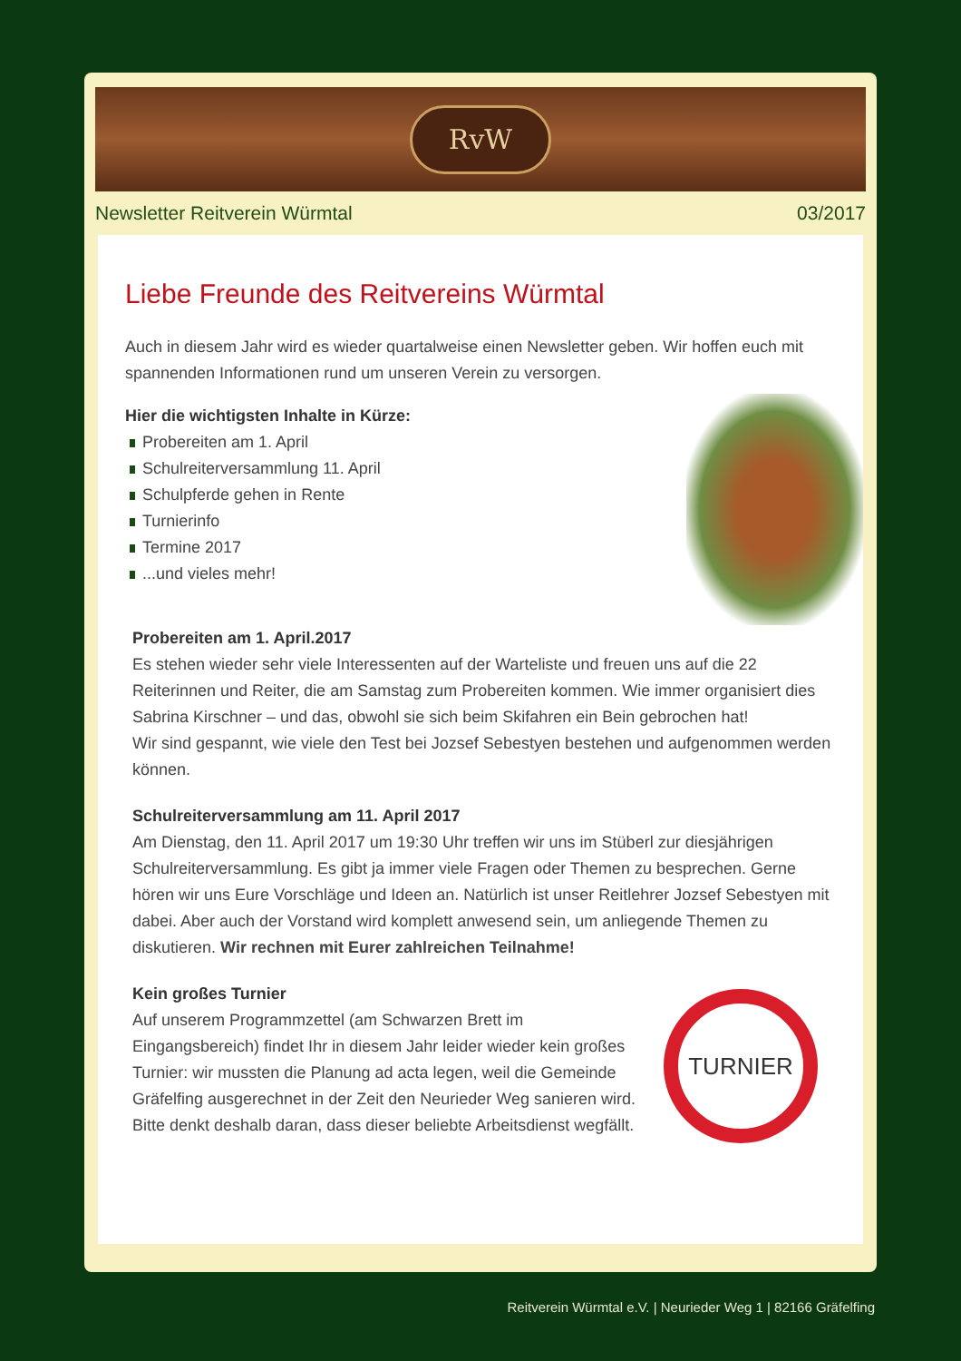RvW
Newsletter Reitverein Würmtal 03/2017
Liebe Freunde des Reitvereins Würmtal
Auch in diesem Jahr wird es wieder quartalweise einen Newsletter geben. Wir hoffen euch mit spannenden Informationen rund um unseren Verein zu versorgen.
Hier die wichtigsten Inhalte in Kürze:
Probereiten am 1. April
Schulreiterversammlung 11. April
Schulpferde gehen in Rente
Turnierinfo
Termine 2017
...und vieles mehr!
Probereiten am 1. April.2017
Es stehen wieder sehr viele Interessenten auf der Warteliste und freuen uns auf die 22 Reiterinnen und Reiter, die am Samstag zum Probereiten kommen. Wie immer organisiert dies Sabrina Kirschner – und das, obwohl sie sich beim Skifahren ein Bein gebrochen hat!
Wir sind gespannt, wie viele den Test bei Jozsef Sebestyen bestehen und aufgenommen werden können.
Schulreiterversammlung am 11. April 2017
Am Dienstag, den 11. April 2017 um 19:30 Uhr treffen wir uns im Stüberl zur diesjährigen Schulreiterversammlung. Es gibt ja immer viele Fragen oder Themen zu besprechen. Gerne hören wir uns Eure Vorschläge und Ideen an. Natürlich ist unser Reitlehrer Jozsef Sebestyen mit dabei. Aber auch der Vorstand wird komplett anwesend sein, um anliegende Themen zu diskutieren. Wir rechnen mit Eurer zahlreichen Teilnahme!
Kein großes Turnier
TURNIER
Auf unserem Programmzettel (am Schwarzen Brett im Eingangsbereich) findet Ihr in diesem Jahr leider wieder kein großes Turnier: wir mussten die Planung ad acta legen, weil die Gemeinde Gräfelfing ausgerechnet in der Zeit den Neurieder Weg sanieren wird.
Bitte denkt deshalb daran, dass dieser beliebte Arbeitsdienst wegfällt.
Reitverein Würmtal e.V. | Neurieder Weg 1 | 82166 Gräfelfing